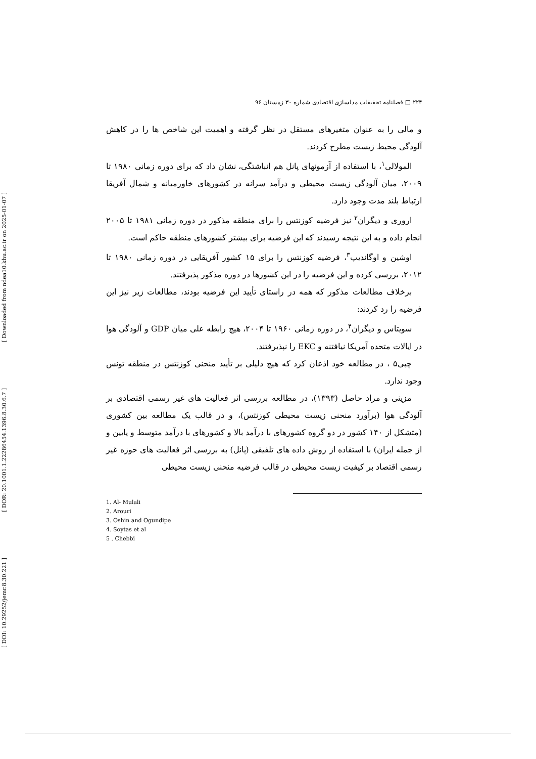[ Downloaded from ndea10.khu.ac.ir on 2025-01-07 ]
[ DOR: 20.1001.1.22286454.1396.8.30.6.7 ]
[ DOI: 10.29252/jemr.8.30.221 ]
۲۲۴ □ فصلنامه تحقیقات مدلسازی اقتصادی شماره ۳۰ زمستان ۹۶
و مالی را به عنوان متغیرهای مستقل در نظر گرفته و اهمیت این شاخص ها را در کاهش آلودگی محیط زیست مطرح کردند.
المولالی<sup>۱</sup>، با استفاده از آزمونهای پانل هم انباشتگی، نشان داد که برای دوره زمانی ۱۹۸۰ تا ۲۰۰۹، میان آلودگی زیست محیطی و درآمد سرانه در کشورهای خاورمیانه و شمال آفریقا ارتباط بلند مدت وجود دارد.
اروری و دیگران<sup>۲</sup> نیز فرضیه کوزنتس را برای منطقه مذکور در دوره زمانی ۱۹۸۱ تا ۲۰۰۵ انجام داده و به این نتیجه رسیدند که این فرضیه برای بیشتر کشورهای منطقه حاکم است.
اوشین و اوگاندیپ<sup>۳</sup>، فرضیه کوزنتس را برای ۱۵ کشور آفریقایی در دوره زمانی ۱۹۸۰ تا ۲۰۱۲، بررسی کرده و این فرضیه را در این کشورها در دوره مذکور پذیرفتند.
برخلاف مطالعات مذکور که همه در راستای تأیید این فرضیه بودند، مطالعات زیر نیز این فرضیه را رد کردند:
سویتاس و دیگران<sup>۴</sup>، در دوره زمانی ۱۹۶۰ تا ۲۰۰۴، هیچ رابطه علی میان GDP و آلودگی هوا در ایالات متحده آمریکا نیافتنه و EKC را نپذیرفتند.
چبی۵ ، در مطالعه خود اذعان کرد که هیچ دلیلی بر تأیید منحنی کوزنتس در منطقه تونس وجود ندارد.
مزینی و مراد حاصل (۱۳۹۳)، در مطالعه بررسی اثر فعالیت های غیر رسمی اقتصادی بر آلودگی هوا (برآورد منحنی زیست محیطی کوزنتس)، و در قالب یک مطالعه بین کشوری (متشکل از ۱۴۰ کشور در دو گروه کشورهای با درآمد بالا و کشورهای با درآمد متوسط و پایین و از جمله ایران) با استفاده از روش داده های تلفیقی (پانل) به بررسی اثر فعالیت های حوزه غیر رسمی اقتصاد بر کیفیت زیست محیطی در قالب فرضیه منحنی زیست محیطی
1. Al- Mulali
2. Arouri
3. Oshin and Ogundipe
4. Soytas et al
5 . Chebbi